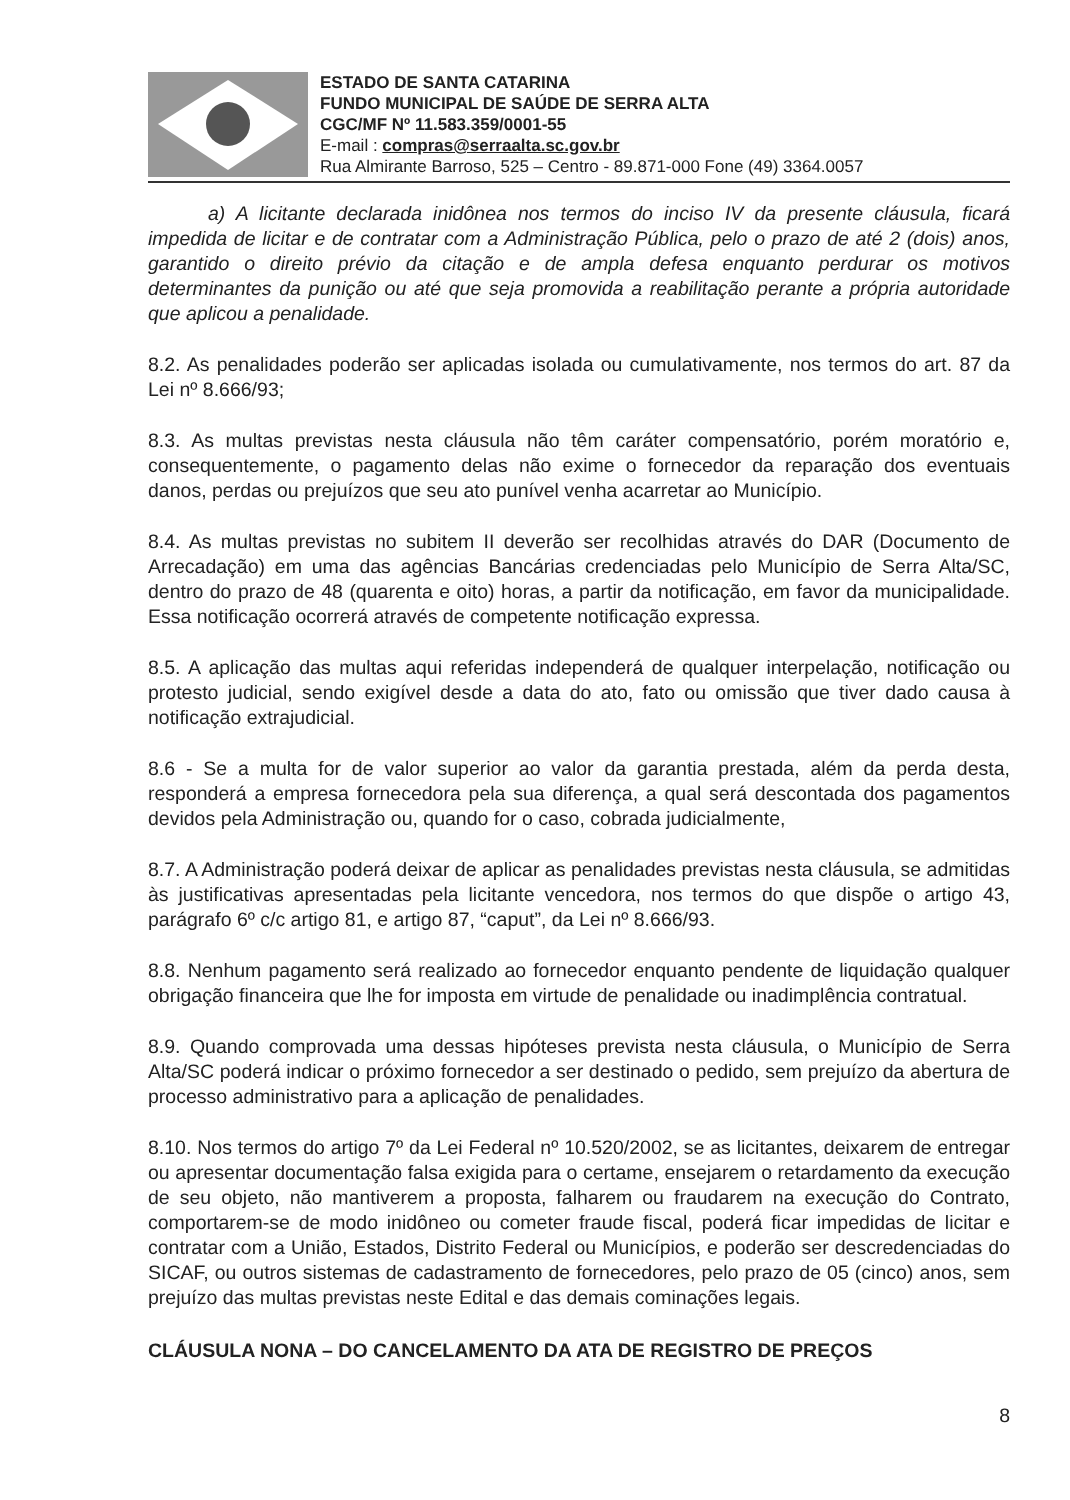ESTADO DE SANTA CATARINA
FUNDO MUNICIPAL DE SAÚDE DE SERRA ALTA
CGC/MF Nº 11.583.359/0001-55
E-mail : compras@serraalta.sc.gov.br
Rua Almirante Barroso, 525 – Centro - 89.871-000 Fone (49) 3364.0057
a) A licitante declarada inidônea nos termos do inciso IV da presente cláusula, ficará impedida de licitar e de contratar com a Administração Pública, pelo o prazo de até 2 (dois) anos, garantido o direito prévio da citação e de ampla defesa enquanto perdurar os motivos determinantes da punição ou até que seja promovida a reabilitação perante a própria autoridade que aplicou a penalidade.
8.2. As penalidades poderão ser aplicadas isolada ou cumulativamente, nos termos do art. 87 da Lei nº 8.666/93;
8.3. As multas previstas nesta cláusula não têm caráter compensatório, porém moratório e, consequentemente, o pagamento delas não exime o fornecedor da reparação dos eventuais danos, perdas ou prejuízos que seu ato punível venha acarretar ao Município.
8.4. As multas previstas no subitem II deverão ser recolhidas através do DAR (Documento de Arrecadação) em uma das agências Bancárias credenciadas pelo Município de Serra Alta/SC, dentro do prazo de 48 (quarenta e oito) horas, a partir da notificação, em favor da municipalidade. Essa notificação ocorrerá através de competente notificação expressa.
8.5. A aplicação das multas aqui referidas independerá de qualquer interpelação, notificação ou protesto judicial, sendo exigível desde a data do ato, fato ou omissão que tiver dado causa à notificação extrajudicial.
8.6 - Se a multa for de valor superior ao valor da garantia prestada, além da perda desta, responderá a empresa fornecedora pela sua diferença, a qual será descontada dos pagamentos devidos pela Administração ou, quando for o caso, cobrada judicialmente,
8.7. A Administração poderá deixar de aplicar as penalidades previstas nesta cláusula, se admitidas às justificativas apresentadas pela licitante vencedora, nos termos do que dispõe o artigo 43, parágrafo 6º c/c artigo 81, e artigo 87, “caput”, da Lei nº 8.666/93.
8.8. Nenhum pagamento será realizado ao fornecedor enquanto pendente de liquidação qualquer obrigação financeira que lhe for imposta em virtude de penalidade ou inadimplência contratual.
8.9. Quando comprovada uma dessas hipóteses prevista nesta cláusula, o Município de Serra Alta/SC poderá indicar o próximo fornecedor a ser destinado o pedido, sem prejuízo da abertura de processo administrativo para a aplicação de penalidades.
8.10. Nos termos do artigo 7º da Lei Federal nº 10.520/2002, se as licitantes, deixarem de entregar ou apresentar documentação falsa exigida para o certame, ensejarem o retardamento da execução de seu objeto, não mantiverem a proposta, falharem ou fraudarem na execução do Contrato, comportarem-se de modo inidôneo ou cometer fraude fiscal, poderá ficar impedidas de licitar e contratar com a União, Estados, Distrito Federal ou Municípios, e poderão ser descredenciadas do SICAF, ou outros sistemas de cadastramento de fornecedores, pelo prazo de 05 (cinco) anos, sem prejuízo das multas previstas neste Edital e das demais cominações legais.
CLÁUSULA NONA – DO CANCELAMENTO DA ATA DE REGISTRO DE PREÇOS
8